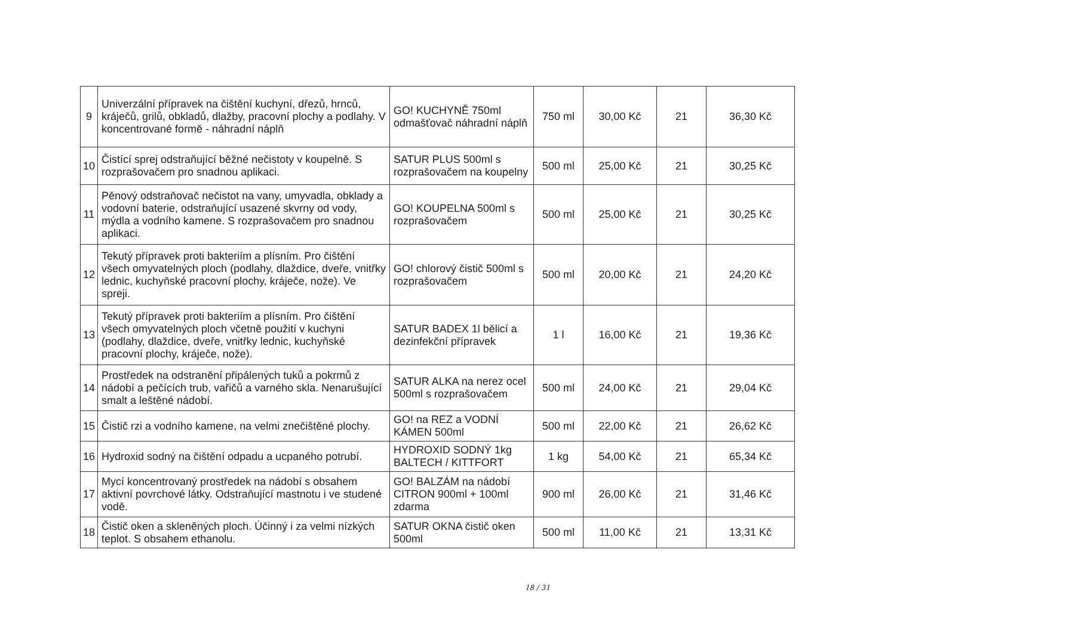| 9 | Univerzální přípravek na čištění kuchyní, dřezů, hrnců, kráječů, grilů, obkladů, dlažby, pracovní plochy a podlahy. V koncentrované formě - náhradní náplň | GO! KUCHYNĚ 750ml odmašťovač náhradní náplň | 750 ml | 30,00 Kč | 21 | 36,30 Kč |
| 10 | Čistící sprej odstraňující běžné nečistoty v koupelně. S rozprašovačem pro snadnou aplikaci. | SATUR PLUS 500ml s rozprašovačem na koupelny | 500 ml | 25,00 Kč | 21 | 30,25 Kč |
| 11 | Pěnový odstraňovač nečistot na vany, umyvadla, obklady a vodovní baterie, odstraňující usazené skvrny od vody, mýdla a vodního kamene. S rozprašovačem pro snadnou aplikaci. | GO! KOUPELNA 500ml s rozprašovačem | 500 ml | 25,00 Kč | 21 | 30,25 Kč |
| 12 | Tekutý přípravek proti bakteriím a plísním. Pro čištění všech omyvatelných ploch (podlahy, dlaždice, dveře, vnitřky lednic, kuchyňské pracovní plochy, kráječe, nože). Ve spreji. | GO! chlorový čistič 500ml s rozprašovačem | 500 ml | 20,00 Kč | 21 | 24,20 Kč |
| 13 | Tekutý přípravek proti bakteriím a plísním. Pro čištění všech omyvatelných ploch včetně použití v kuchyni (podlahy, dlaždice, dveře, vnitřky lednic, kuchyňské pracovní plochy, kráječe, nože). | SATUR BADEX 1l bělicí a dezinfekční přípravek | 1 l | 16,00 Kč | 21 | 19,36 Kč |
| 14 | Prostředek na odstranění připálených tuků a pokrmů z nádobí a pečících trub, vařičů a varného skla. Nenarušující smalt a leštěné nádobí. | SATUR ALKA na nerez ocel 500ml s rozprašovačem | 500 ml | 24,00 Kč | 21 | 29,04 Kč |
| 15 | Čistič rzi a vodního kamene, na velmi znečištěné plochy. | GO! na REZ a VODNÍ KÁMEN 500ml | 500 ml | 22,00 Kč | 21 | 26,62 Kč |
| 16 | Hydroxid sodný na čištění odpadu a ucpaného potrubí. | HYDROXID SODNÝ 1kg BALTECH / KITTFORT | 1 kg | 54,00 Kč | 21 | 65,34 Kč |
| 17 | Mycí koncentrovaný prostředek na nádobí s obsahem aktivní povrchové látky. Odstraňující mastnotu i ve studené vodě. | GO! BALZÁM na nádobí CITRON 900ml + 100ml zdarma | 900 ml | 26,00 Kč | 21 | 31,46 Kč |
| 18 | Čistič oken a skleněných ploch. Účinný i za velmi nízkých teplot. S obsahem ethanolu. | SATUR OKNA čistič oken 500ml | 500 ml | 11,00 Kč | 21 | 13,31 Kč |
18 / 31